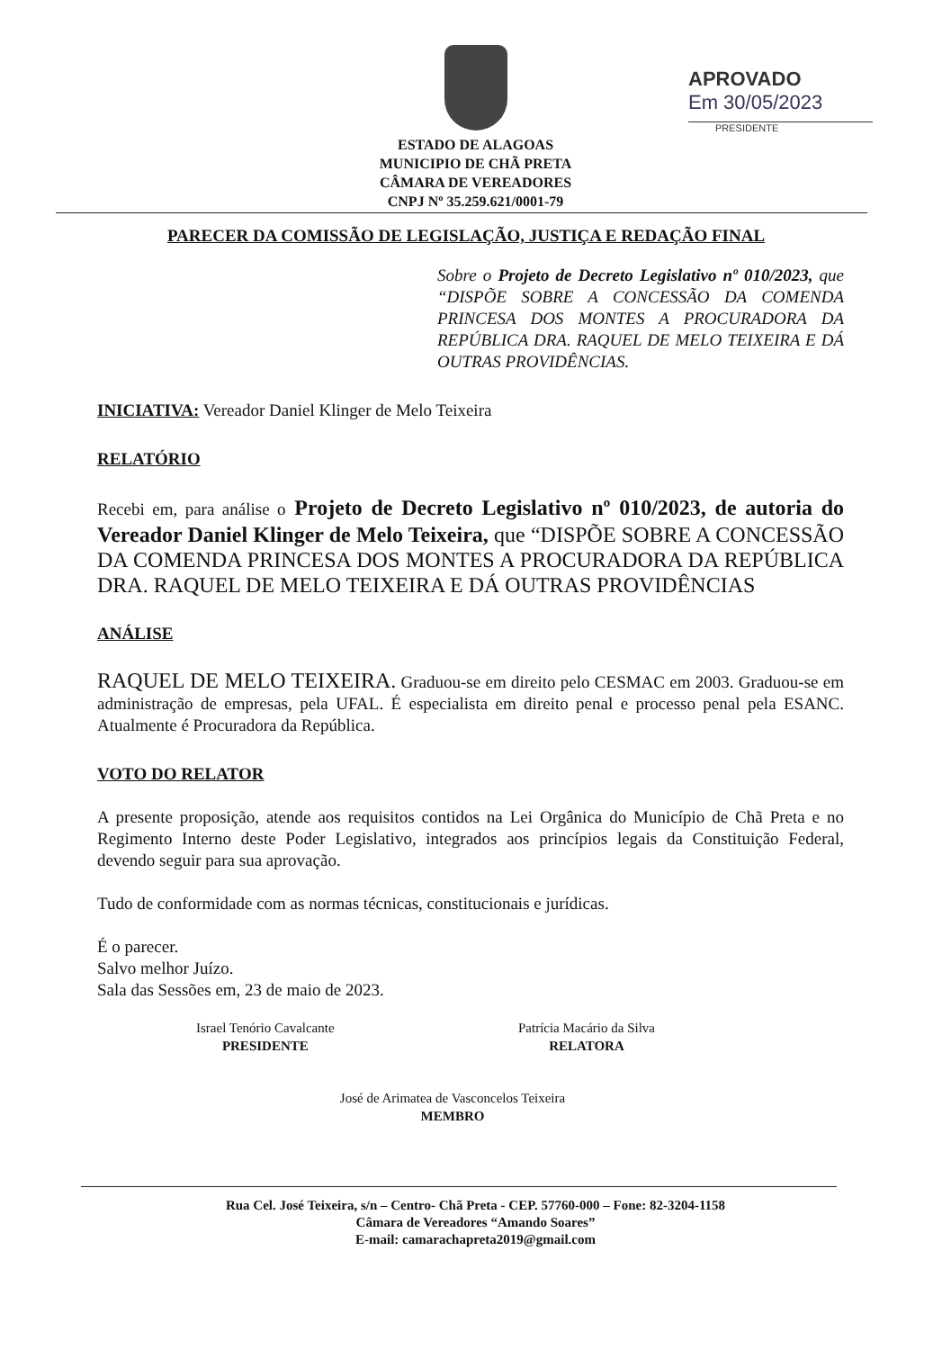ESTADO DE ALAGOAS
MUNICIPIO DE CHÃ PRETA
CÂMARA DE VEREADORES
CNPJ Nº 35.259.621/0001-79
APROVADO
Em 30/05/2023
PRESIDENTE
PARECER DA COMISSÃO DE LEGISLAÇÃO, JUSTIÇA E REDAÇÃO FINAL
Sobre o Projeto de Decreto Legislativo nº 010/2023, que “DISPÕE SOBRE A CONCESSÃO DA COMENDA PRINCESA DOS MONTES A PROCURADORA DA REPÚBLICA DRA. RAQUEL DE MELO TEIXEIRA E DÁ OUTRAS PROVIDÊNCIAS.
INICIATIVA: Vereador Daniel Klinger de Melo Teixeira
RELATÓRIO
Recebi em, para análise o Projeto de Decreto Legislativo nº 010/2023, de autoria do Vereador Daniel Klinger de Melo Teixeira, que “DISPÕE SOBRE A CONCESSÃO DA COMENDA PRINCESA DOS MONTES A PROCURADORA DA REPÚBLICA DRA. RAQUEL DE MELO TEIXEIRA E DÁ OUTRAS PROVIDÊNCIAS
ANÁLISE
RAQUEL DE MELO TEIXEIRA. Graduou-se em direito pelo CESMAC em 2003. Graduou-se em administração de empresas, pela UFAL. É especialista em direito penal e processo penal pela ESANC. Atualmente é Procuradora da República.
VOTO DO RELATOR
A presente proposição, atende aos requisitos contidos na Lei Orgânica do Município de Chã Preta e no Regimento Interno deste Poder Legislativo, integrados aos princípios legais da Constituição Federal, devendo seguir para sua aprovação.
Tudo de conformidade com as normas técnicas, constitucionais e jurídicas.
É o parecer.
Salvo melhor Juízo.
Sala das Sessões em, 23 de maio de 2023.
Israel Tenório Cavalcante
PRESIDENTE
Patrícia Macário da Silva
RELATORA
José de Arimatea de Vasconcelos Teixeira
MEMBRO
Rua Cel. José Teixeira, s/n – Centro- Chã Preta - CEP. 57760-000 – Fone: 82-3204-1158
Câmara de Vereadores “Amando Soares”
E-mail: camarachapreta2019@gmail.com